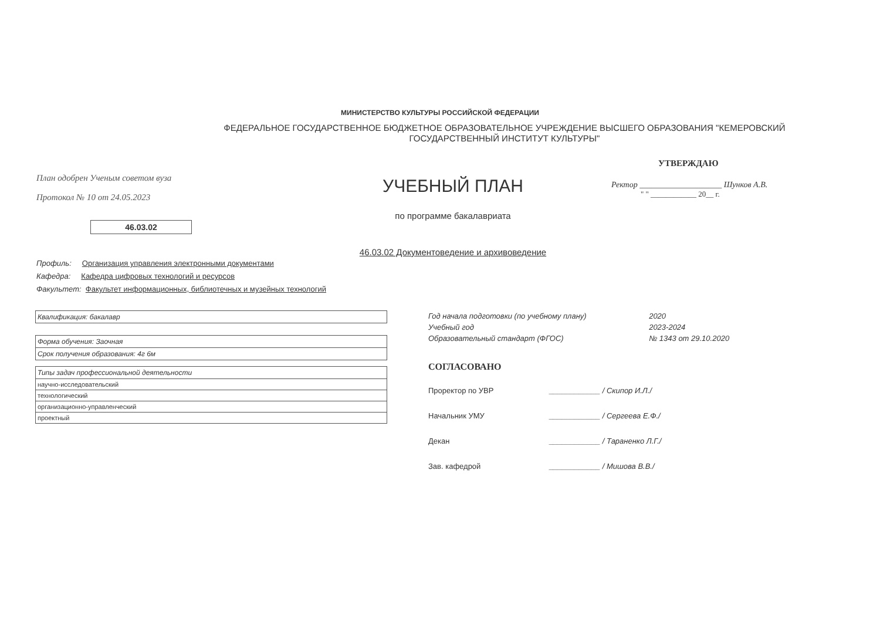МИНИСТЕРСТВО КУЛЬТУРЫ РОССИЙСКОЙ ФЕДЕРАЦИИ
ФЕДЕРАЛЬНОЕ ГОСУДАРСТВЕННОЕ БЮДЖЕТНОЕ ОБРАЗОВАТЕЛЬНОЕ УЧРЕЖДЕНИЕ ВЫСШЕГО ОБРАЗОВАНИЯ "КЕМЕРОВСКИЙ
ГОСУДАРСТВЕННЫЙ ИНСТИТУТ КУЛЬТУРЫ"
План одобрен Ученым советом вуза
Протокол № 10 от 24.05.2023
46.03.02
УЧЕБНЫЙ ПЛАН
по программе бакалавриата
46.03.02 Документоведение и архивоведение
УТВЕРЖДАЮ
Ректор ____________________ Шунков А.В.
" " ____________ 20__ г.
Профиль: Организация управления электронными документами
Кафедра: Кафедра цифровых технологий и ресурсов
Факультет: Факультет информационных, библиотечных и музейных технологий
| Квалификация: бакалавр |
| Форма обучения: Заочная |
| Срок получения образования: 4г 6м |
| Типы задач профессиональной деятельности |
| научно-исследовательский |
| технологический |
| организационно-управленческий |
| проектный |
| Год начала подготовки (по учебному плану) | 2020 |
| Учебный год | 2023-2024 |
| Образовательный стандарт (ФГОС) | № 1343 от 29.10.2020 |
СОГЛАСОВАНО
| Проректор по УВР | ____________ / Скипор И.Л./ |
| Начальник УМУ | ____________ / Сергеева Е.Ф./ |
| Декан | ____________ / Тараненко Л.Г./ |
| Зав. кафедрой | ____________ / Мишова В.В./ |